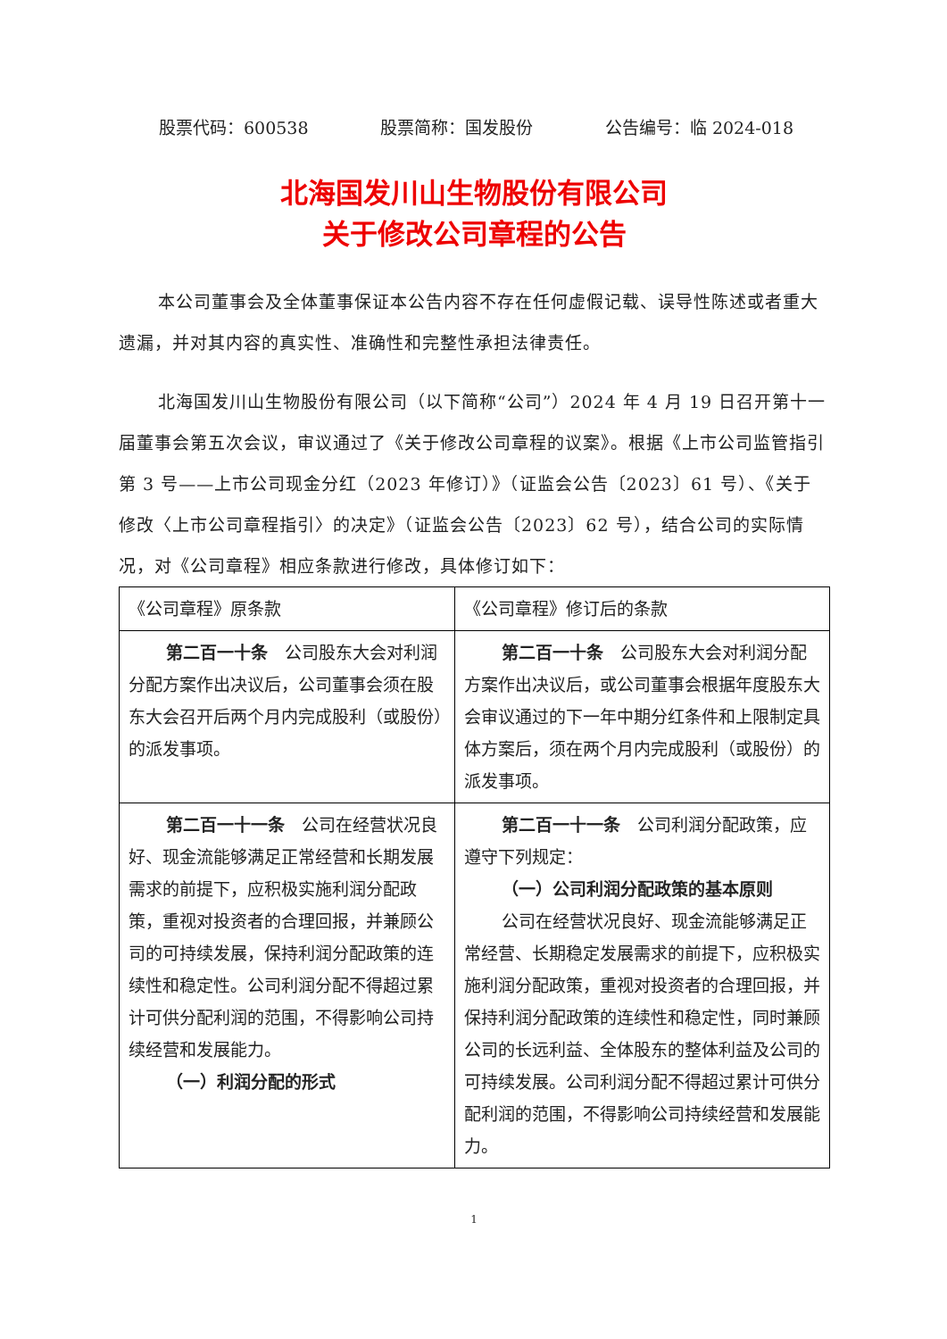股票代码：600538 股票简称：国发股份 公告编号：临 2024-018
北海国发川山生物股份有限公司
关于修改公司章程的公告
本公司董事会及全体董事保证本公告内容不存在任何虚假记载、误导性陈述或者重大遗漏，并对其内容的真实性、准确性和完整性承担法律责任。
北海国发川山生物股份有限公司（以下简称“公司”）2024 年 4 月 19 日召开第十一届董事会第五次会议，审议通过了《关于修改公司章程的议案》。根据《上市公司监管指引第 3 号——上市公司现金分红（2023 年修订）》（证监会公告〔2023〕61 号）、《关于修改〈上市公司章程指引〉的决定》（证监会公告〔2023〕62 号），结合公司的实际情况，对《公司章程》相应条款进行修改，具体修订如下：
| 《公司章程》原条款 | 《公司章程》修订后的条款 |
| 第二百一十条 公司股东大会对利润分配方案作出决议后，公司董事会须在股东大会召开后两个月内完成股利（或股份）的派发事项。 | 第二百一十条 公司股东大会对利润分配方案作出决议后，或公司董事会根据年度股东大会审议通过的下一年中期分红条件和上限制定具体方案后，须在两个月内完成股利（或股份）的派发事项。 |
| 第二百一十一条 公司在经营状况良好、现金流能够满足正常经营和长期发展需求的前提下，应积极实施利润分配政策，重视对投资者的合理回报，并兼顾公司的可持续发展，保持利润分配政策的连续性和稳定性。公司利润分配不得超过累计可供分配利润的范围，不得影响公司持续经营和发展能力。 （一）利润分配的形式 | 第二百一十一条 公司利润分配政策，应遵守下列规定： （一）公司利润分配政策的基本原则 公司在经营状况良好、现金流能够满足正常经营、长期稳定发展需求的前提下，应积极实施利润分配政策，重视对投资者的合理回报，并保持利润分配政策的连续性和稳定性，同时兼顾公司的长远利益、全体股东的整体利益及公司的可持续发展。公司利润分配不得超过累计可供分配利润的范围，不得影响公司持续经营和发展能力。 |
1